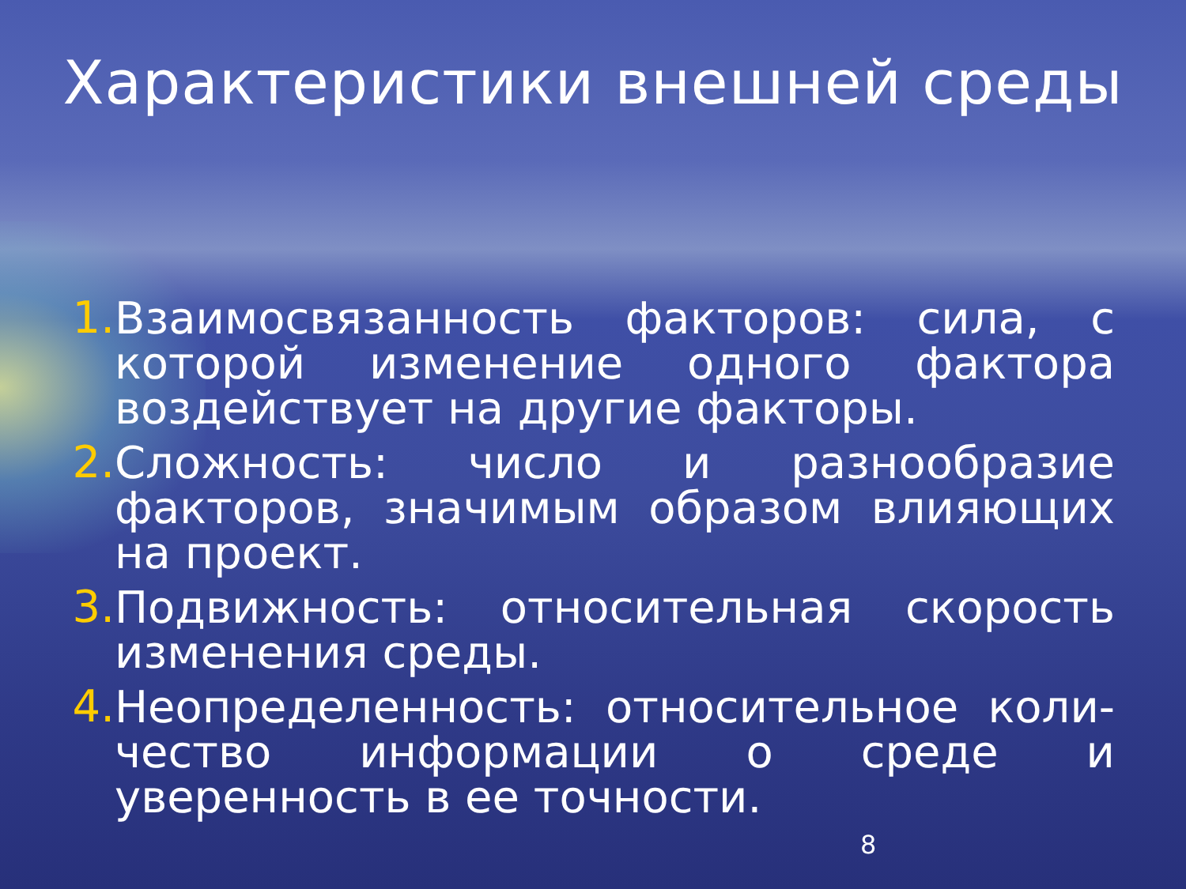Характеристики внешней среды
1.
Взаимосвязанность факторов: сила, с которой изменение одного фактора воздействует на другие факторы.
2.
Сложность: число и разнообразие факторов, значимым образом влияющих на проект.
3.
Подвижность: относительная скорость изменения среды.
4.
Неопределенность: относительное коли-чество информации о среде и уверенность в ее точности.
8